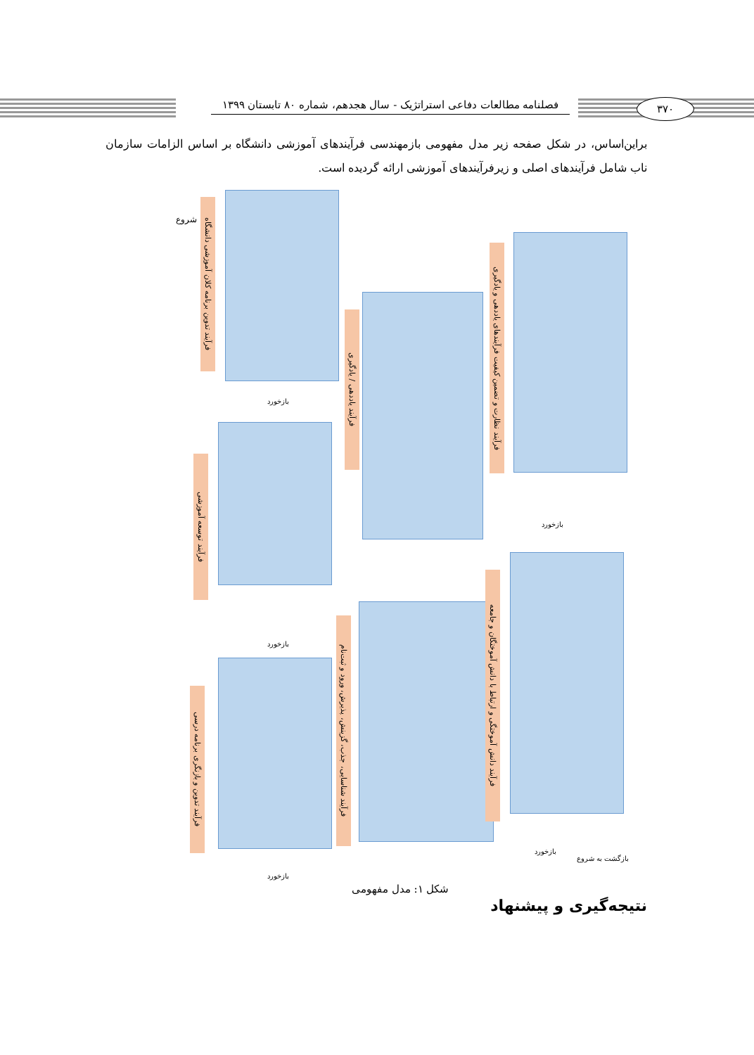فصلنامه مطالعات دفاعی استراتژیک - سال هجدهم، شماره ۸۰ تابستان ۱۳۹۹
۳۷۰
براین‌اساس، در شکل صفحه زیر مدل مفهومی بازمهندسی فرآیندهای آموزشی دانشگاه بر اساس الزامات سازمان ناب شامل فرآیندهای اصلی و زیرفرآیندهای آموزشی ارائه گردیده است.
فرآیند تدوین برنامه کلان آموزشی دانشگاه
فرآیند توسعه آموزشی
فرآیند تدوین و بازنگری برنامه درسی
فرآیند یاددهی / یادگیری
فرآیند شناسایی، جذب، گزینش، پذیرش، ورود و ثبت‌نام
فرآیند نظارت و تضمین کیفیت فرآیندهای یاددهی و یادگیری
فرآیند دانش آموختگی و ارتباط با دانش آموختگان و جامعه
شروع
بازگشت به شروع
بازخورد
بازخورد
بازخورد
بازخورد
بازخورد
شکل ۱: مدل مفهومی
نتیجه‌گیری و پیشنهاد